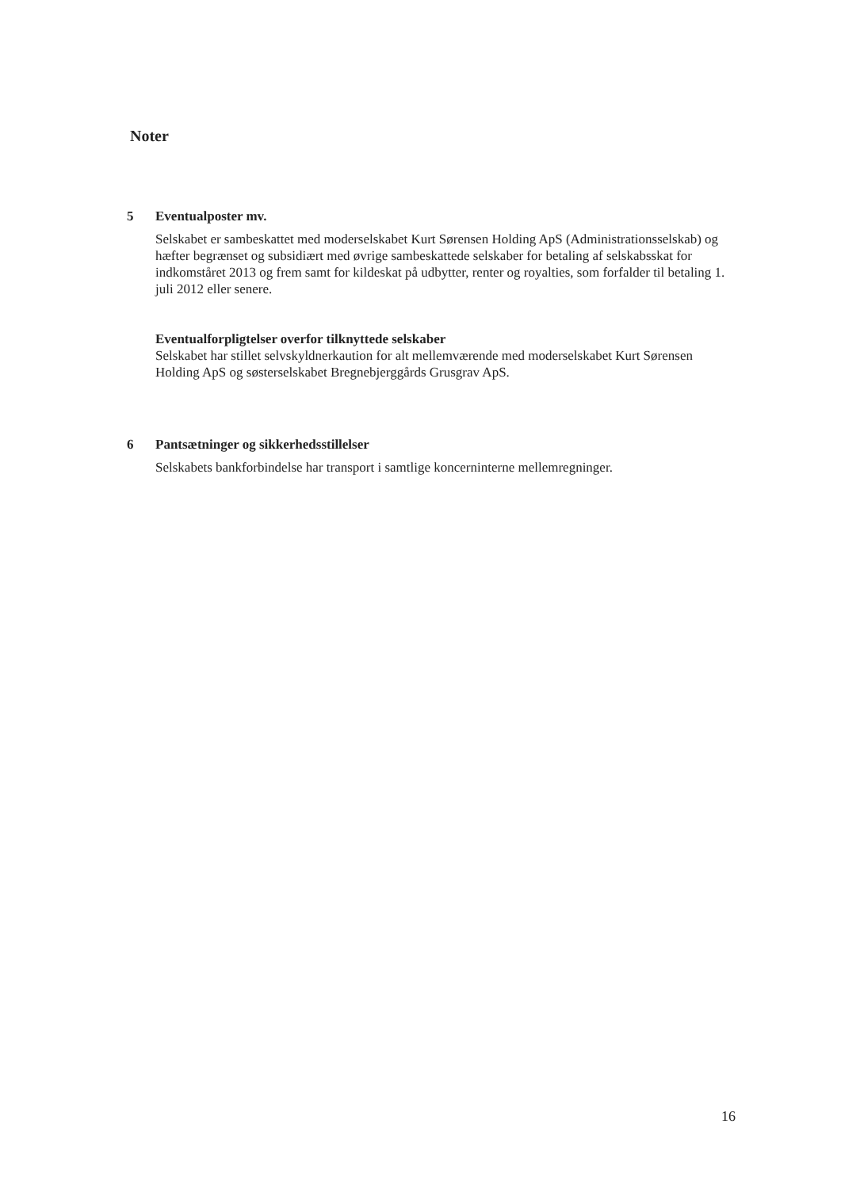Noter
5 Eventualposter mv.
Selskabet er sambeskattet med moderselskabet Kurt Sørensen Holding ApS (Administrationsselskab) og hæfter begrænset og subsidiært med øvrige sambeskattede selskaber for betaling af selskabsskat for indkomståret 2013 og frem samt for kildeskat på udbytter, renter og royalties, som forfalder til betaling 1. juli 2012 eller senere.
Eventualforpligtelser overfor tilknyttede selskaber
Selskabet har stillet selvskyldnerkaution for alt mellemværende med moderselskabet Kurt Sørensen Holding ApS og søsterselskabet Bregnebjerggårds Grusgrav ApS.
6 Pantsætninger og sikkerhedsstillelser
Selskabets bankforbindelse har transport i samtlige koncerninterne mellemregninger.
16